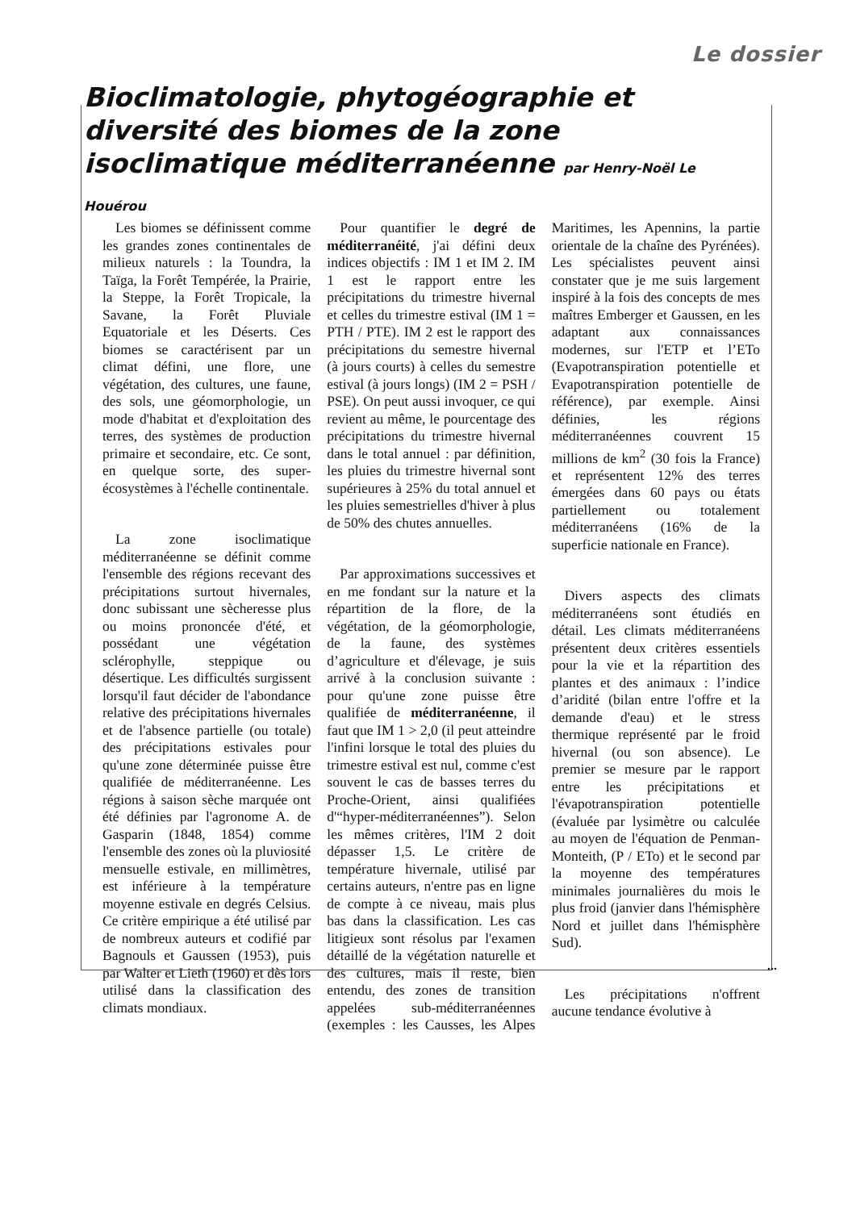Le dossier
Bioclimatologie, phytogéographie et diversité des biomes de la zone isoclimatique méditer­ranéenne par Henry-Noël Le Houérou
Les biomes se définissent comme les grandes zones continentales de milieux naturels : la Toundra, la Taïga, la Forêt Tempérée, la Prairie, la Steppe, la Forêt Tropicale, la Savane, la Forêt Pluviale Equatoriale et les Déserts. Ces biomes se caractérisent par un climat défini, une flore, une végétation, des cultures, une faune, des sols, une géomorphologie, un mode d'habitat et d'exploitation des terres, des systèmes de production primaire et secondaire, etc. Ce sont, en quelque sorte, des super-écosystèmes à l'échelle continentale.
La zone isoclimatique méditerranéenne se définit comme l'ensemble des régions recevant des précipitations surtout hivernales, donc subissant une sècheresse plus ou moins prononcée d'été, et possédant une végétation sclérophylle, steppique ou désertique. Les difficultés surgissent lorsqu'il faut décider de l'abondance relative des précipitations hivernales et de l'absence partielle (ou totale) des précipitations estivales pour qu'une zone déterminée puisse être qualifiée de méditerranéenne. Les régions à saison sèche marquée ont été définies par l'agronome A. de Gasparin (1848, 1854) comme l'ensemble des zones où la pluviosité mensuelle estivale, en millimètres, est inférieure à la température moyenne estivale en degrés Celsius. Ce critère empirique a été utilisé par de nombreux auteurs et codifié par Bagnouls et Gaussen (1953), puis par Walter et Lieth (1960) et dès lors utilisé dans la classification des climats mondiaux.
Pour quantifier le degré de méditerranéité, j'ai défini deux indices objectifs : IM 1 et IM 2. IM 1 est le rapport entre les précipitations du trimestre hivernal et celles du trimestre estival (IM 1 = PTH / PTE). IM 2 est le rapport des précipitations du semestre hivernal (à jours courts) à celles du semestre estival (à jours longs) (IM 2 = PSH / PSE). On peut aussi invoquer, ce qui revient au même, le pourcentage des précipitations du trimestre hivernal dans le total annuel : par définition, les pluies du trimestre hivernal sont supérieures à 25% du total annuel et les pluies semestrielles d'hiver à plus de 50% des chutes annuelles.
Par approximations successives et en me fondant sur la nature et la répartition de la flore, de la végétation, de la géomorphologie, de la faune, des systèmes d’agriculture et d'élevage, je suis arrivé à la conclusion suivante : pour qu'une zone puisse être qualifiée de méditerranéenne, il faut que IM 1 > 2,0 (il peut atteindre l'infini lorsque le total des pluies du trimestre estival est nul, comme c'est souvent le cas de basses terres du Proche-Orient, ainsi qualifiées d'“hyper-méditerranéennes”). Selon les mêmes critères, l'IM 2 doit dépasser 1,5. Le critère de température hivernale, utilisé par certains auteurs, n'entre pas en ligne de compte à ce niveau, mais plus bas dans la classification. Les cas litigieux sont résolus par l'examen détaillé de la végétation naturelle et des cultures, mais il reste, bien entendu, des zones de transition appelées sub-méditerranéennes (exemples : les Causses, les Alpes Maritimes, les Apennins, la partie orientale de la chaîne des Pyrénées). Les spécialistes peuvent ainsi constater que je me suis largement inspiré à la fois des concepts de mes maîtres Emberger et Gaussen, en les adaptant aux connaissances modernes, sur l'ETP et l’ETo (Evapotranspiration potentielle et Evapotranspiration potentielle de référence), par exemple. Ainsi définies, les régions méditerranéennes couvrent 15 millions de km<sup>2</sup> (30 fois la France) et représentent 12% des terres émergées dans 60 pays ou états partiellement ou totalement méditerranéens (16% de la superficie nationale en France).
Divers aspects des climats méditerranéens sont étudiés en détail. Les climats méditerranéens présentent deux critères essentiels pour la vie et la répartition des plantes et des animaux : l’indice d’aridité (bilan entre l'offre et la demande d'eau) et le stress thermique représenté par le froid hivernal (ou son absence). Le premier se mesure par le rapport entre les précipitations et l'évapotranspiration potentielle (évaluée par lysimètre ou calculée au moyen de l'équation de Penman-Monteith, (P / ETo) et le second par la moyenne des températures minimales journalières du mois le plus froid (janvier dans l'hémisphère Nord et juillet dans l'hémisphère Sud).
Les précipitations n'offrent aucune tendance évolutive à
...